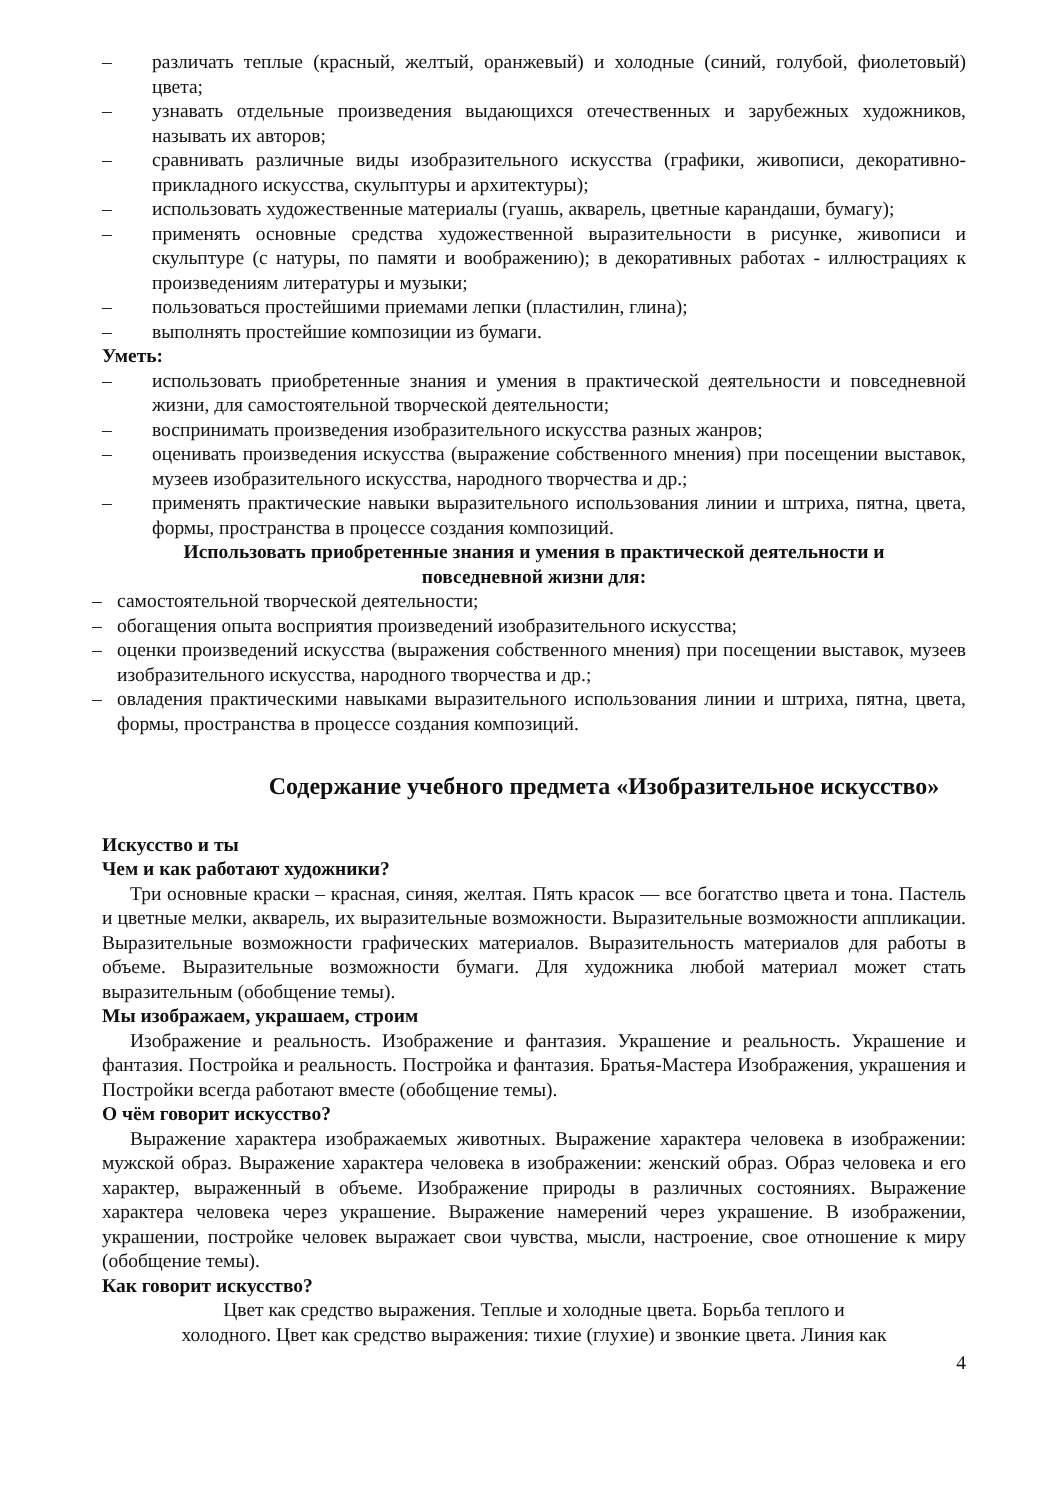– различать теплые (красный, желтый, оранжевый) и холодные (синий, голубой, фиолетовый) цвета;
– узнавать отдельные произведения выдающихся отечественных и зарубежных художников, называть их авторов;
– сравнивать различные виды изобразительного искусства (графики, живописи, декоративно-прикладного искусства, скульптуры и архитектуры);
– использовать художественные материалы (гуашь, акварель, цветные карандаши, бумагу);
– применять основные средства художественной выразительности в рисунке, живописи и скульптуре (с натуры, по памяти и воображению); в декоративных работах - иллюстрациях к произведениям литературы и музыки;
– пользоваться простейшими приемами лепки (пластилин, глина);
– выполнять простейшие композиции из бумаги.
Уметь:
– использовать приобретенные знания и умения в практической деятельности и повседневной жизни, для самостоятельной творческой деятельности;
– воспринимать произведения изобразительного искусства разных жанров;
– оценивать произведения искусства (выражение собственного мнения) при посещении выставок, музеев изобразительного искусства, народного творчества и др.;
– применять практические навыки выразительного использования линии и штриха, пятна, цвета, формы, пространства в процессе создания композиций.
Использовать приобретенные знания и умения в практической деятельности и
повседневной жизни для:
– самостоятельной творческой деятельности;
– обогащения опыта восприятия произведений изобразительного искусства;
– оценки произведений искусства (выражения собственного мнения) при посещении выставок, музеев изобразительного искусства, народного творчества и др.;
– овладения практическими навыками выразительного использования линии и штриха, пятна, цвета, формы, пространства в процессе создания композиций.
Содержание учебного предмета «Изобразительное искусство»
Искусство и ты
Чем и как работают художники?
Три основные краски – красная, синяя, желтая. Пять красок — все богатство цвета и тона. Пастель и цветные мелки, акварель, их выразительные возможности. Выразительные возможности аппликации. Выразительные возможности графических материалов. Выразительность материалов для работы в объеме. Выразительные возможности бумаги. Для художника любой материал может стать выразительным (обобщение темы).
Мы изображаем, украшаем, строим
Изображение и реальность. Изображение и фантазия. Украшение и реальность. Украшение и фантазия. Постройка и реальность. Постройка и фантазия. Братья-Мастера Изображения, украшения и Постройки всегда работают вместе (обобщение темы).
О чём говорит искусство?
Выражение характера изображаемых животных. Выражение характера человека в изображении: мужской образ. Выражение характера человека в изображении: женский образ. Образ человека и его характер, выраженный в объеме. Изображение природы в различных состояниях. Выражение характера человека через украшение. Выражение намерений через украшение. В изображении, украшении, постройке человек выражает свои чувства, мысли, настроение, свое отношение к миру (обобщение темы).
Как говорит искусство?
Цвет как средство выражения. Теплые и холодные цвета. Борьба теплого и
холодного. Цвет как средство выражения: тихие (глухие) и звонкие цвета. Линия как
4